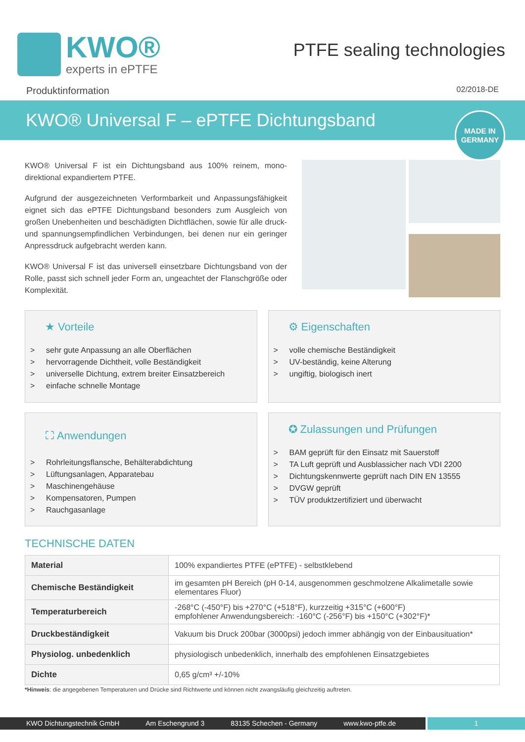KWO®
experts in ePTFE
PTFE sealing technologies
Produktinformation 02/2018-DE
KWO® Universal F – ePTFE Dichtungsband
MADE IN
GERMANY
KWO® Universal F ist ein Dichtungsband aus 100% reinem, mono-direktional expandiertem PTFE.
Aufgrund der ausgezeichneten Verformbarkeit und Anpassungsfähigkeit eignet sich das ePTFE Dichtungsband besonders zum Ausgleich von großen Unebenheiten und beschädigten Dichtflächen, sowie für alle druck- und spannungsempfindlichen Verbindungen, bei denen nur ein geringer Anpressdruck aufgebracht werden kann.
KWO® Universal F ist das universell einsetzbare Dichtungsband von der Rolle, passt sich schnell jeder Form an, ungeachtet der Flanschgröße oder Komplexität.
★ Vorteile
> sehr gute Anpassung an alle Oberflächen
> hervorragende Dichtheit, volle Beständigkeit
> universelle Dichtung, extrem breiter Einsatzbereich
> einfache schnelle Montage
⚙ Eigenschaften
> volle chemische Beständigkeit
> UV-beständig, keine Alterung
> ungiftig, biologisch inert
⛶ Anwendungen
> Rohrleitungsflansche, Behälterabdichtung
> Lüftungsanlagen, Apparatebau
> Maschinengehäuse
> Kompensatoren, Pumpen
> Rauchgasanlage
✪ Zulassungen und Prüfungen
> BAM geprüft für den Einsatz mit Sauerstoff
> TA Luft geprüft und Ausblassicher nach VDI 2200
> Dichtungskennwerte geprüft nach DIN EN 13555
> DVGW geprüft
> TÜV produktzertifiziert und überwacht
TECHNISCHE DATEN
| Material | 100% expandiertes PTFE (ePTFE) - selbstklebend |
| Chemische Beständigkeit | im gesamten pH Bereich (pH 0-14, ausgenommen geschmolzene Alkalimetalle sowie elementares Fluor) |
| Temperaturbereich | -268°C (-450°F) bis +270°C (+518°F), kurzzeitig +315°C (+600°F) empfohlener Anwendungsbereich: -160°C (-256°F) bis +150°C (+302°F)* |
| Druckbeständigkeit | Vakuum bis Druck 200bar (3000psi) jedoch immer abhängig von der Einbausituation* |
| Physiolog. unbedenklich | physiologisch unbedenklich, innerhalb des empfohlenen Einsatzgebietes |
| Dichte | 0,65 g/cm³ +/-10% |
*Hinweis: die angegebenen Temperaturen und Drücke sind Richtwerte und können nicht zwangsläufig gleichzeitig auftreten.
KWO Dichtungstechnik GmbH Am Eschengrund 3 83135 Schechen - Germany www.kwo-ptfe.de 1